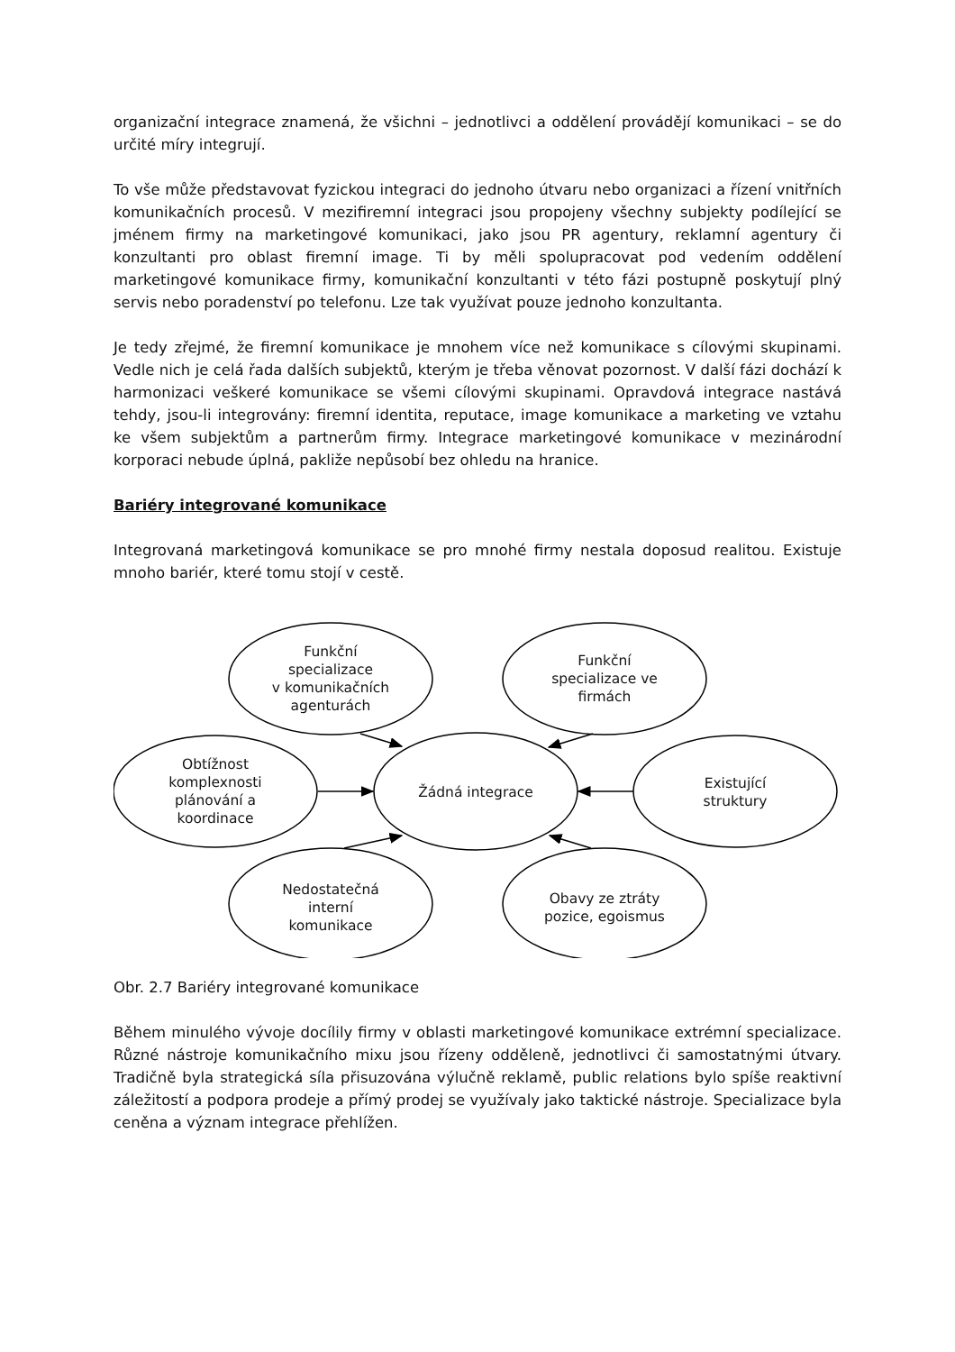organizační integrace znamená, že všichni – jednotlivci a oddělení provádějí komunikaci – se do určité míry integrují.
To vše může představovat fyzickou integraci do jednoho útvaru nebo organizaci a řízení vnitřních komunikačních procesů. V mezifiremní integraci jsou propojeny všechny subjekty podílející se jménem firmy na marketingové komunikaci, jako jsou PR agentury, reklamní agentury či konzultanti pro oblast firemní image. Ti by měli spolupracovat pod vedením oddělení marketingové komunikace firmy, komunikační konzultanti v této fázi postupně poskytují plný servis nebo poradenství po telefonu. Lze tak využívat pouze jednoho konzultanta.
Je tedy zřejmé, že firemní komunikace je mnohem více než komunikace s cílovými skupinami. Vedle nich je celá řada dalších subjektů, kterým je třeba věnovat pozornost. V další fázi dochází k harmonizaci veškeré komunikace se všemi cílovými skupinami. Opravdová integrace nastává tehdy, jsou-li integrovány: firemní identita, reputace, image komunikace a marketing ve vztahu ke všem subjektům a partnerům firmy. Integrace marketingové komunikace v mezinárodní korporaci nebude úplná, pakliže nepůsobí bez ohledu na hranice.
Bariéry integrované komunikace
Integrovaná marketingová komunikace se pro mnohé firmy nestala doposud realitou. Existuje mnoho bariér, které tomu stojí v cestě.
Funkční
specializace
v komunikačních
agenturách
Funkční
specializace ve
firmách
Obtížnost
komplexnosti
plánování a
koordinace
Žádná integrace
Existující
struktury
Nedostatečná
interní
komunikace
Obavy ze ztráty
pozice, egoismus
Obr. 2.7 Bariéry integrované komunikace
Během minulého vývoje docílily firmy v oblasti marketingové komunikace extrémní specializace. Různé nástroje komunikačního mixu jsou řízeny odděleně, jednotlivci či samostatnými útvary. Tradičně byla strategická síla přisuzována výlučně reklamě, public relations bylo spíše reaktivní záležitostí a podpora prodeje a přímý prodej se využívaly jako taktické nástroje. Specializace byla ceněna a význam integrace přehlížen.